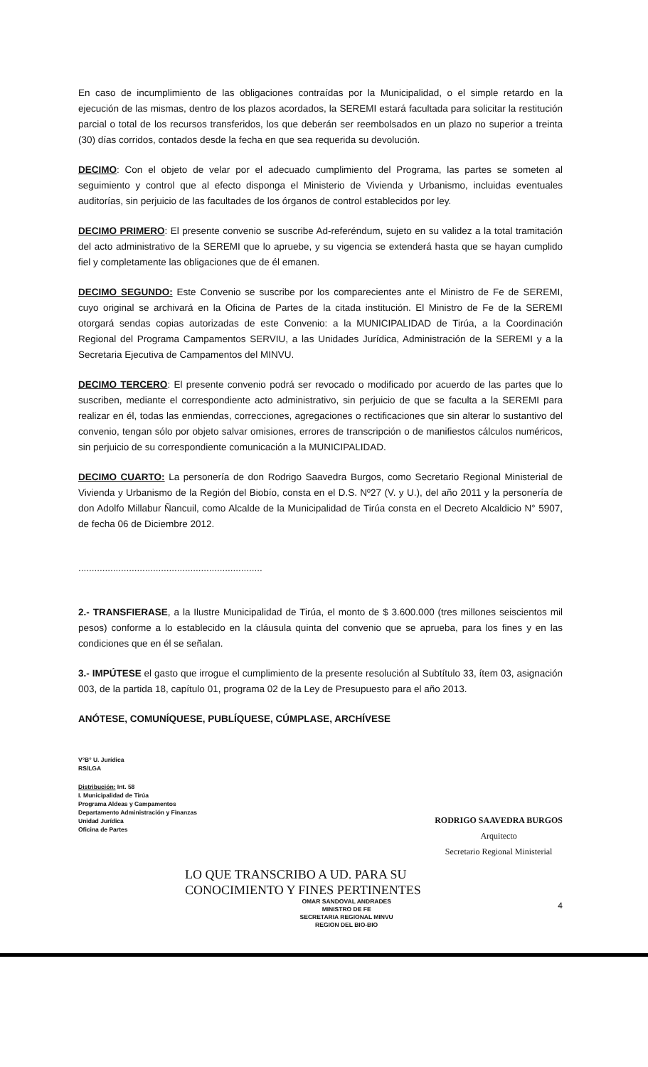En caso de incumplimiento de las obligaciones contraídas por la Municipalidad, o el simple retardo en la ejecución de las mismas, dentro de los plazos acordados, la SEREMI estará facultada para solicitar la restitución parcial o total de los recursos transferidos, los que deberán ser reembolsados en un plazo no superior a treinta (30) días corridos, contados desde la fecha en que sea requerida su devolución.
DECIMO: Con el objeto de velar por el adecuado cumplimiento del Programa, las partes se someten al seguimiento y control que al efecto disponga el Ministerio de Vivienda y Urbanismo, incluidas eventuales auditorías, sin perjuicio de las facultades de los órganos de control establecidos por ley.
DECIMO PRIMERO: El presente convenio se suscribe Ad-referéndum, sujeto en su validez a la total tramitación del acto administrativo de la SEREMI que lo apruebe, y su vigencia se extenderá hasta que se hayan cumplido fiel y completamente las obligaciones que de él emanen.
DECIMO SEGUNDO: Este Convenio se suscribe por los comparecientes ante el Ministro de Fe de SEREMI, cuyo original se archivará en la Oficina de Partes de la citada institución. El Ministro de Fe de la SEREMI otorgará sendas copias autorizadas de este Convenio: a la MUNICIPALIDAD de Tirúa, a la Coordinación Regional del Programa Campamentos SERVIU, a las Unidades Jurídica, Administración de la SEREMI y a la Secretaria Ejecutiva de Campamentos del MINVU.
DECIMO TERCERO: El presente convenio podrá ser revocado o modificado por acuerdo de las partes que lo suscriben, mediante el correspondiente acto administrativo, sin perjuicio de que se faculta a la SEREMI para realizar en él, todas las enmiendas, correcciones, agregaciones o rectificaciones que sin alterar lo sustantivo del convenio, tengan sólo por objeto salvar omisiones, errores de transcripción o de manifiestos cálculos numéricos, sin perjuicio de su correspondiente comunicación a la MUNICIPALIDAD.
DECIMO CUARTO: La personería de don Rodrigo Saavedra Burgos, como Secretario Regional Ministerial de Vivienda y Urbanismo de la Región del Biobío, consta en el D.S. Nº27 (V. y U.), del año 2011 y la personería de don Adolfo Millabur Ñancuil, como Alcalde de la Municipalidad de Tirúa consta en el Decreto Alcaldicio N° 5907, de fecha 06 de Diciembre 2012.
.....................................................................
2.- TRANSFIERASE, a la Ilustre Municipalidad de Tirúa, el monto de $ 3.600.000 (tres millones seiscientos mil pesos) conforme a lo establecido en la cláusula quinta del convenio que se aprueba, para los fines y en las condiciones que en él se señalan.
3.- IMPÚTESE el gasto que irrogue el cumplimiento de la presente resolución al Subtítulo 33, ítem 03, asignación 003, de la partida 18, capítulo 01, programa 02 de la Ley de Presupuesto para el año 2013.
ANÓTESE, COMUNÍQUESE, PUBLÍQUESE, CÚMPLASE, ARCHÍVESE
V°B° U. Jurídica
RS/LGA
Distribución: Int. 58
I. Municipalidad de Tirúa
Programa Aldeas y Campamentos
Departamento Administración y Finanzas
Unidad Jurídica
Oficina de Partes
RODRIGO SAAVEDRA BURGOS
Arquitecto
Secretario Regional Ministerial
LO QUE TRANSCRIBO A UD. PARA SU
CONOCIMIENTO Y FINES PERTINENTES
OMAR SANDOVAL ANDRADES
MINISTRO DE FE
SECRETARIA REGIONAL MINVU
REGION DEL BIO-BIO
4